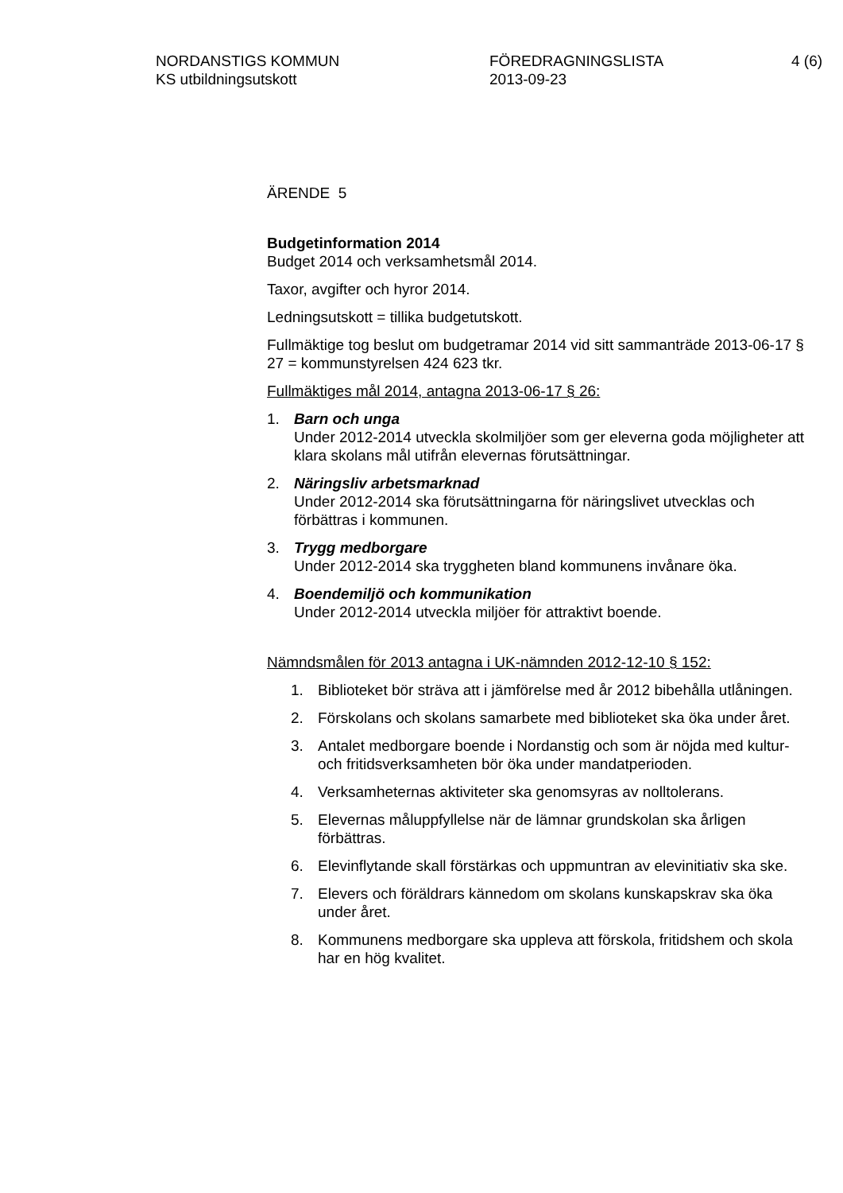NORDANSTIGS KOMMUN
KS utbildningsutskott
FÖREDRAGNINGSLISTA
2013-09-23
4 (6)
ÄRENDE 5
Budgetinformation 2014
Budget 2014 och verksamhetsmål 2014.
Taxor, avgifter och hyror 2014.
Ledningsutskott = tillika budgetutskott.
Fullmäktige tog beslut om budgetramar 2014 vid sitt sammanträde 2013-06-17 § 27 = kommunstyrelsen 424 623 tkr.
Fullmäktiges mål 2014, antagna 2013-06-17 § 26:
1. Barn och unga
Under 2012-2014 utveckla skolmiljöer som ger eleverna goda möjligheter att klara skolans mål utifrån elevernas förutsättningar.
2. Näringsliv arbetsmarknad
Under 2012-2014 ska förutsättningarna för näringslivet utvecklas och förbättras i kommunen.
3. Trygg medborgare
Under 2012-2014 ska tryggheten bland kommunens invånare öka.
4. Boendemiljö och kommunikation
Under 2012-2014 utveckla miljöer för attraktivt boende.
Nämndsmålen för 2013 antagna i UK-nämnden 2012-12-10 § 152:
1. Biblioteket bör sträva att i jämförelse med år 2012 bibehålla utlåningen.
2. Förskolans och skolans samarbete med biblioteket ska öka under året.
3. Antalet medborgare boende i Nordanstig och som är nöjda med kultur- och fritidsverksamheten bör öka under mandatperioden.
4. Verksamheternas aktiviteter ska genomsyras av nolltolerans.
5. Elevernas måluppfyllelse när de lämnar grundskolan ska årligen förbättras.
6. Elevinflytande skall förstärkas och uppmuntran av elevinitiativ ska ske.
7. Elevers och föräldrars kännedom om skolans kunskapskrav ska öka under året.
8. Kommunens medborgare ska uppleva att förskola, fritidshem och skola har en hög kvalitet.